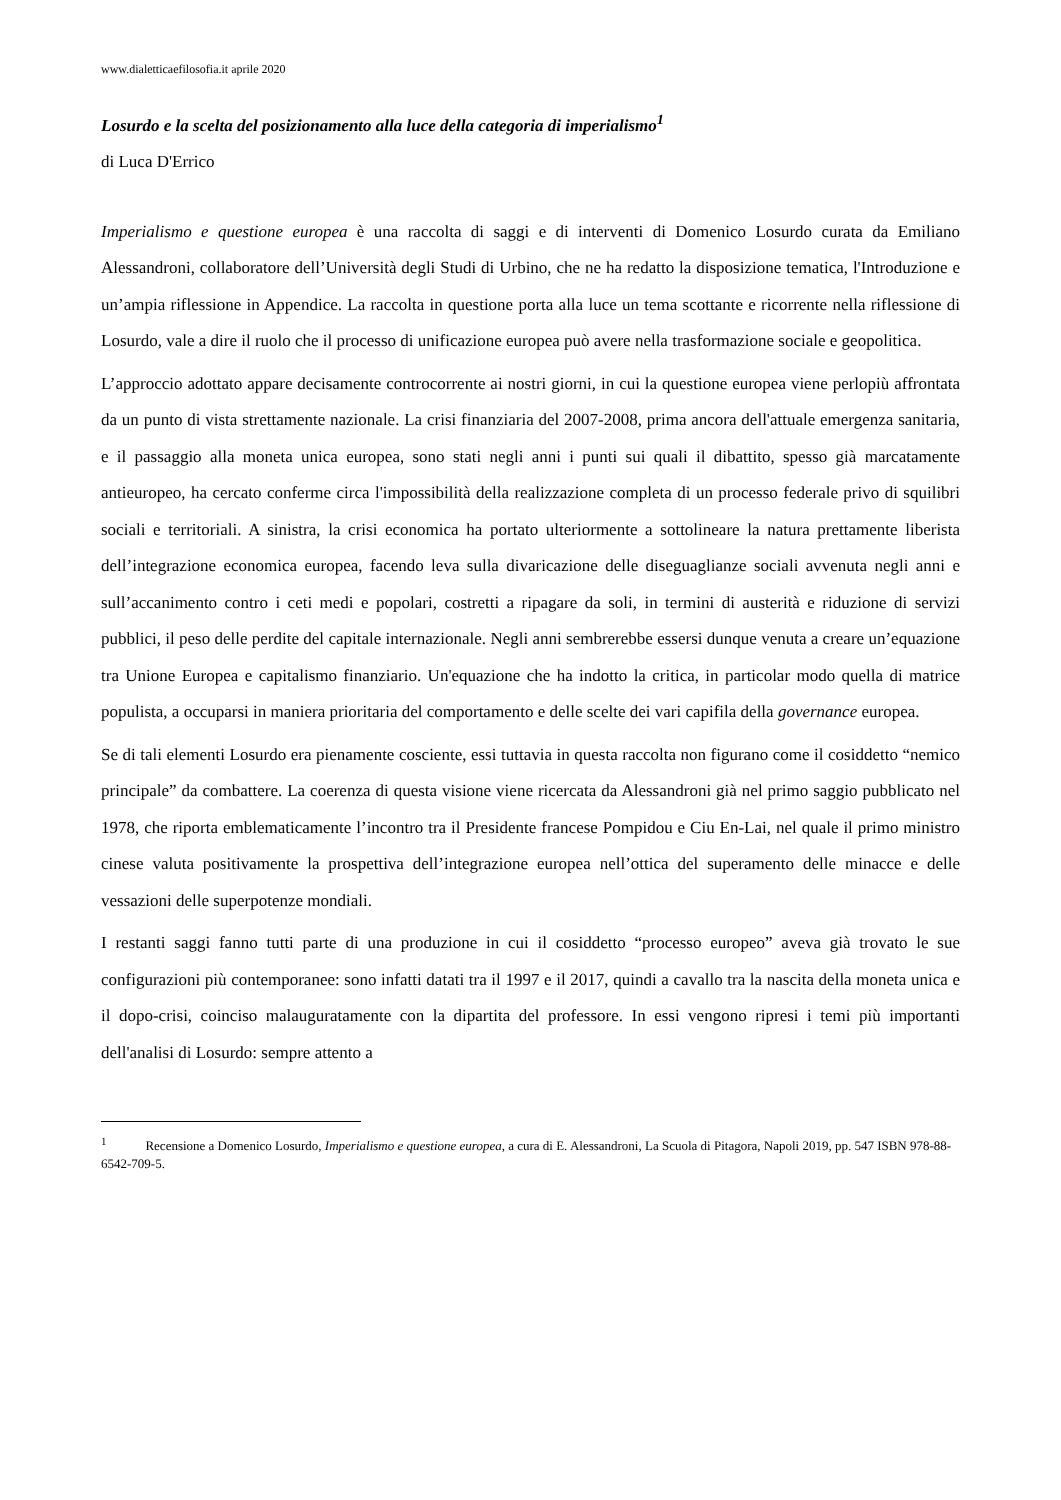www.dialetticaefilosofia.it aprile 2020
Losurdo e la scelta del posizionamento alla luce della categoria di imperialismo<sup>1</sup>
di Luca D'Errico
Imperialismo e questione europea è una raccolta di saggi e di interventi di Domenico Losurdo curata da Emiliano Alessandroni, collaboratore dell’Università degli Studi di Urbino, che ne ha redatto la disposizione tematica, l'Introduzione e un’ampia riflessione in Appendice. La raccolta in questione porta alla luce un tema scottante e ricorrente nella riflessione di Losurdo, vale a dire il ruolo che il processo di unificazione europea può avere nella trasformazione sociale e geopolitica.
L’approccio adottato appare decisamente controcorrente ai nostri giorni, in cui la questione europea viene perlopiù affrontata da un punto di vista strettamente nazionale. La crisi finanziaria del 2007-2008, prima ancora dell'attuale emergenza sanitaria, e il passaggio alla moneta unica europea, sono stati negli anni i punti sui quali il dibattito, spesso già marcatamente antieuropeo, ha cercato conferme circa l'impossibilità della realizzazione completa di un processo federale privo di squilibri sociali e territoriali. A sinistra, la crisi economica ha portato ulteriormente a sottolineare la natura prettamente liberista dell’integrazione economica europea, facendo leva sulla divaricazione delle diseguaglianze sociali avvenuta negli anni e sull’accanimento contro i ceti medi e popolari, costretti a ripagare da soli, in termini di austerità e riduzione di servizi pubblici, il peso delle perdite del capitale internazionale. Negli anni sembrerebbe essersi dunque venuta a creare un’equazione tra Unione Europea e capitalismo finanziario. Un'equazione che ha indotto la critica, in particolar modo quella di matrice populista, a occuparsi in maniera prioritaria del comportamento e delle scelte dei vari capifila della governance europea.
Se di tali elementi Losurdo era pienamente cosciente, essi tuttavia in questa raccolta non figurano come il cosiddetto “nemico principale” da combattere. La coerenza di questa visione viene ricercata da Alessandroni già nel primo saggio pubblicato nel 1978, che riporta emblematicamente l’incontro tra il Presidente francese Pompidou e Ciu En-Lai, nel quale il primo ministro cinese valuta positivamente la prospettiva dell’integrazione europea nell’ottica del superamento delle minacce e delle vessazioni delle superpotenze mondiali.
I restanti saggi fanno tutti parte di una produzione in cui il cosiddetto “processo europeo” aveva già trovato le sue configurazioni più contemporanee: sono infatti datati tra il 1997 e il 2017, quindi a cavallo tra la nascita della moneta unica e il dopo-crisi, coinciso malauguratamente con la dipartita del professore. In essi vengono ripresi i temi più importanti dell'analisi di Losurdo: sempre attento a
<sup>1</sup> Recensione a Domenico Losurdo, Imperialismo e questione europea, a cura di E. Alessandroni, La Scuola di Pitagora, Napoli 2019, pp. 547 ISBN 978-88-6542-709-5.